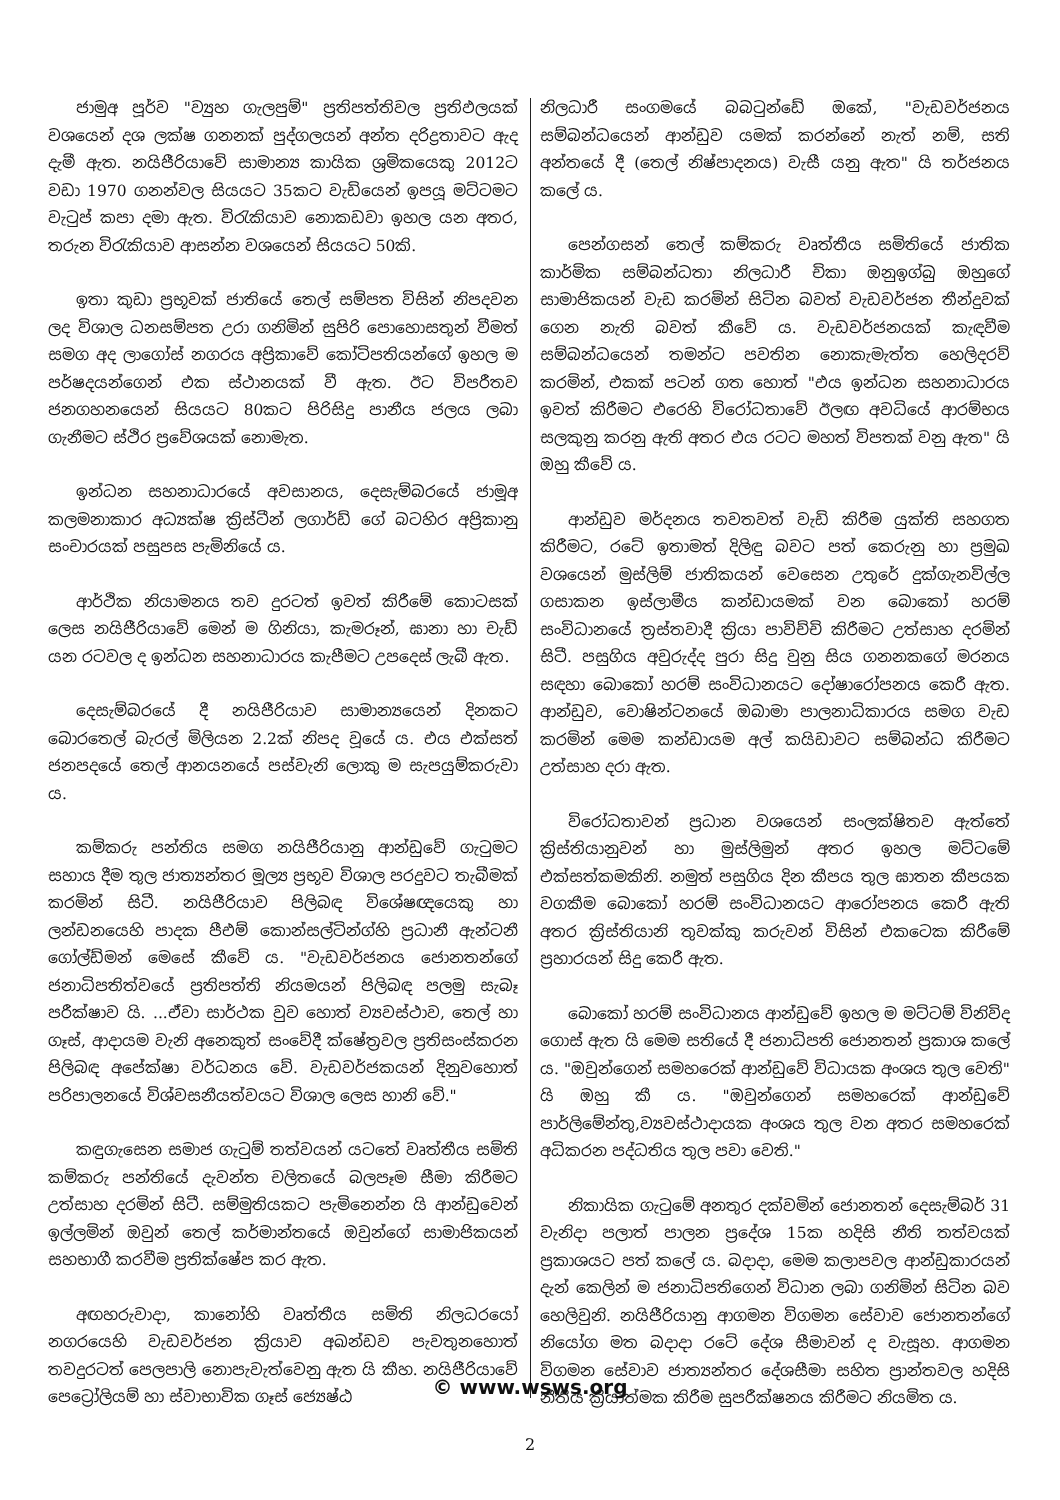ජාමුඅ පූර්ව "ව්‍යුහ ගැලපුම්" ප්‍රතිපත්තිවල ප්‍රතිඵලයක් වශයෙන් දශ ලක්ෂ ගනනක් පුද්ගලයන් අන්ත දරිද්‍රතාවට ඇද දැමී ඇත. නයිජීරියාවේ සාමාන්‍ය කායික ශ්‍රමිකයෙකු 2012ට වඩා 1970 ගනන්වල සියයට 35කට වැඩියෙන් ඉපයූ මට්ටමට වැටුප් කපා දමා ඇත. විරැකියාව නොකඩවා ඉහල යන අතර, තරුන විරැකියාව ආසන්න වශයෙන් සියයට 50කි.
ඉතා කුඩා ප්‍රභූවක් ජාතියේ තෙල් සම්පත විසින් නිපදවන ලද විශාල ධනසම්පත උරා ගනිමින් සුපිරි පොහොසතුන් වීමත් සමග අද ලාගෝස් නගරය අප්‍රිකාවේ කෝටිපතියන්ගේ ඉහල ම පර්ෂදයන්ගෙන් එක ස්ථානයක් වී ඇත. ඊට විපරීතව ජනගහනයෙන් සියයට 80කට පිරිසිදු පානීය ජලය ලබා ගැනීමට ස්ථිර ප්‍රවේශයක් නොමැත.
ඉන්ධන සහනාධාරයේ අවසානය, දෙසැම්බරයේ ජාමූඅ කලමනාකාර අධ්‍යක්ෂ ක්‍රිස්ටීන් ලගාර්ඩ් ගේ බටහිර අප්‍රිකානු සංචාරයක් පසුපස පැමිනියේ ය.
ආර්ථික නියාමනය තව දුරටත් ඉවත් කිරීමේ කොටසක් ලෙස නයිජීරියාවේ මෙන් ම ගිනියා, කැමරූන්, ඝානා හා චැඩ් යන රටවල ද ඉන්ධන සහනාධාරය කැපීමට උපදෙස් ලැබී ඇත.
දෙසැම්බරයේ දී නයිජීරියාව සාමාන්‍යයෙන් දිනකට බොරතෙල් බැරල් මිලියන 2.2ක් නිපද වූයේ ය. එය එක්සත් ජනපදයේ තෙල් ආනයනයේ පස්වැනි ලොකු ම සැපයුම්කරුවා ය.
කම්කරු පන්තිය සමග නයිජීරියානු ආන්ඩුවේ ගැටුමට සහාය දීම තුල ජාත්‍යන්තර මූල්‍ය ප්‍රභූව විශාල පරදුවට තැබීමක් කරමින් සිටී. නයිජීරියාව පිලිබඳ විශේෂඥයෙකු හා ලන්ඩනයෙහි පාදක පීඑම් කොන්සල්ටින්ග්හි ප්‍රධානී ඇන්ටනී ගෝල්ඩ්මන් මෙසේ කීවේ ය. "වැඩවර්ජනය ජොනතන්ගේ ජනාධිපතිත්වයේ ප්‍රතිපත්ති නියමයන් පිලිබඳ පලමු සැබෑ පරීක්ෂාව යි. ...ඒවා සාර්ථක වුව හොත් ව්‍යවස්ථාව, තෙල් හා ගෑස්, ආදායම වැනි අනෙකුත් සංවේදී ක්ෂේත්‍රවල ප්‍රතිසංස්කරන පිලිබඳ අපේක්ෂා වර්ධනය වේ. වැඩවර්ජකයන් දිනුවහොත් පරිපාලනයේ විශ්වසනීයත්වයට විශාල ලෙස හානි වේ."
කඳුගැසෙන සමාජ ගැටුම් තත්වයන් යටතේ වෘත්තීය සමිති කම්කරු පන්තියේ දැවන්ත චලිතයේ බලපෑම සීමා කිරීමට උත්සාහ දරමින් සිටී. සම්මුතියකට පැමිනෙන්න යි ආන්ඩුවෙන් ඉල්ලමින් ඔවුන් තෙල් කර්මාන්තයේ ඔවුන්ගේ සාමාජිකයන් සහභාගී කරවීම ප්‍රතික්ෂේප කර ඇත.
අඟහරුවාදා, කානෝහි වෘත්තීය සමිති නිලධරයෝ නගරයෙහි වැඩවර්ජන ක්‍රියාව අඛන්ඩව පැවතුනහොත් තවදුරටත් පෙලපාලි නොපැවැත්වෙනු ඇත යි කීහ. නයිජීරියාවේ පෙට්‍රෝලියම් හා ස්වාභාවික ගෑස් ජ්‍යෙෂ්ඨ
නිලධාරී සංගමයේ බබටුන්ඩේ ඔකේ, "වැඩවර්ජනය සම්බන්ධයෙන් ආන්ඩුව යමක් කරන්නේ නැත් නම්, සති අන්තයේ දී (තෙල් නිෂ්පාදනය) වැසී යනු ඇත" යි තර්ජනය කලේ ය.
පෙන්ගසන් තෙල් කම්කරු වෘත්තීය සමිතියේ ජාතික කාර්මික සම්බන්ධතා නිලධාරී චිකා ඔනුඉග්බු ඔහුගේ සාමාජිකයන් වැඩ කරමින් සිටින බවත් වැඩවර්ජන තීන්දුවක් ගෙන නැති බවත් කීවේ ය. වැඩවර්ජනයක් කැඳවීම සම්බන්ධයෙන් තමන්ට පවතින නොකැමැත්ත හෙලිදරව් කරමින්, එකක් පටන් ගත හොත් "එය ඉන්ධන සහනාධාරය ඉවත් කිරීමට එරෙහි විරෝධතාවේ ඊලඟ අවධියේ ආරම්භය සලකුනු කරනු ඇති අතර එය රටට මහත් විපතක් වනු ඇත" යි ඔහු කීවේ ය.
ආන්ඩුව මර්දනය තවතවත් වැඩි කිරීම යුක්ති සහගත කිරීමට, රටේ ඉතාමත් දිලිඳු බවට පත් කෙරුනු හා ප්‍රමුඛ වශයෙන් මුස්ලිම් ජාතිකයන් වෙසෙන උතුරේ දුක්ගැනවිල්ල ගසාකන ඉස්ලාමීය කන්ඩායමක් වන බොකෝ හරම් සංවිධානයේ ත්‍රස්තවාදී ක්‍රියා පාවිච්චි කිරීමට උත්සාහ දරමින් සිටී. පසුගිය අවුරුද්ද පුරා සිදු වුනු සිය ගනනකගේ මරනය සඳහා බොකෝ හරම් සංවිධානයට දෝෂාරෝපනය කෙරී ඇත. ආන්ඩුව, වොෂින්ටනයේ ඔබාමා පාලනාධිකාරය සමග වැඩ කරමින් මෙම කන්ඩායම අල් කයිඩාවට සම්බන්ධ කිරීමට උත්සාහ දරා ඇත.
විරෝධතාවන් ප්‍රධාන වශයෙන් සංලක්ෂිතව ඇත්තේ ක්‍රිස්තියානුවන් හා මුස්ලිමුන් අතර ඉහල මට්ටමේ එක්සත්කමකිනි. නමුත් පසුගිය දින කීපය තුල ඝාතන කීපයක වගකීම බොකෝ හරම් සංවිධානයට ආරෝපනය කෙරී ඇති අතර ක්‍රිස්තියානි තුවක්කු කරුවන් විසින් එකටෙක කිරීමේ ප්‍රහාරයන් සිදු කෙරී ඇත.
බොකෝ හරම් සංවිධානය ආන්ඩුවේ ඉහල ම මට්ටම් විනිවිද ගොස් ඇත යි මෙම සතියේ දී ජනාධිපති ජොනතන් ප්‍රකාශ කලේ ය. "ඔවුන්ගෙන් සමහරෙක් ආන්ඩුවේ විධායක අංශය තුල වෙති" යි ඔහු කී ය. "ඔවුන්ගෙන් සමහරෙක් ආන්ඩුවේ පාර්ලිමේන්තු,ව්‍යවස්ථාදායක අංශය තුල වන අතර සමහරෙක් අධිකරන පද්ධතිය තුල පවා වෙති."
නිකායික ගැටුමේ අනතුර දක්වමින් ජොනතන් දෙසැම්බර් 31 වැනිදා පලාත් පාලන ප්‍රදේශ 15ක හදිසි නීති තත්වයක් ප්‍රකාශයට පත් කලේ ය. බදාදා, මෙම කලාපවල ආන්ඩුකාරයන් දැන් කෙලින් ම ජනාධිපතිගෙන් විධාන ලබා ගනිමින් සිටින බව හෙලිවුනි. නයිජීරියානු ආගමන විගමන සේවාව ජොනතන්ගේ නියෝග මත බදාදා රටේ දේශ සීමාවන් ද වැසූහ. ආගමන විගමන සේවාව ජාත්‍යන්තර දේශසීමා සහිත ප්‍රාන්තවල හදිසි නීතිය ක්‍රියාත්මක කිරීම සුපරීක්ෂනය කිරීමට නියමිත ය.
© www.wsws.org
2